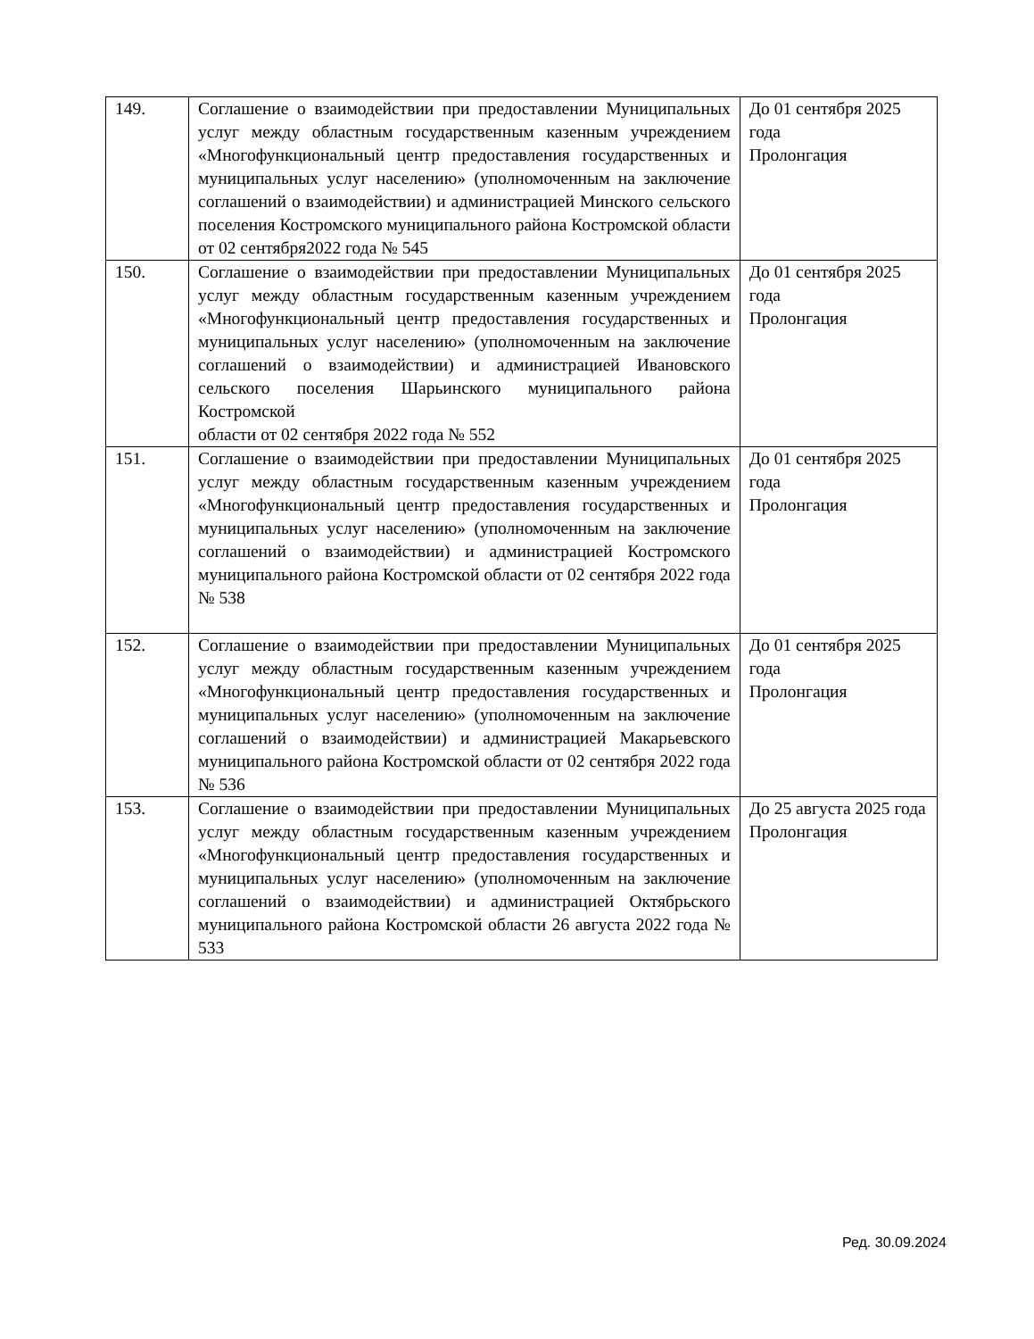| 149. | Соглашение о взаимодействии при предоставлении Муниципальных услуг между областным государственным казенным учреждением «Многофункциональный центр предоставления государственных и муниципальных услуг населению» (уполномоченным на заключение соглашений о взаимодействии) и администрацией Минского сельского поселения Костромского муниципального района Костромской области от 02 сентября2022 года № 545 | До 01 сентября 2025 года Пролонгация |
| 150. | Соглашение о взаимодействии при предоставлении Муниципальных услуг между областным государственным казенным учреждением «Многофункциональный центр предоставления государственных и муниципальных услуг населению» (уполномоченным на заключение соглашений о взаимодействии) и администрацией Ивановского сельского поселения Шарьинского муниципального района Костромской области от 02 сентября 2022 года № 552 | До 01 сентября 2025 года Пролонгация |
| 151. | Соглашение о взаимодействии при предоставлении Муниципальных услуг между областным государственным казенным учреждением «Многофункциональный центр предоставления государственных и муниципальных услуг населению» (уполномоченным на заключение соглашений о взаимодействии) и администрацией Костромского муниципального района Костромской области от 02 сентября 2022 года № 538 | До 01 сентября 2025 года Пролонгация |
| 152. | Соглашение о взаимодействии при предоставлении Муниципальных услуг между областным государственным казенным учреждением «Многофункциональный центр предоставления государственных и муниципальных услуг населению» (уполномоченным на заключение соглашений о взаимодействии) и администрацией Макарьевского муниципального района Костромской области от 02 сентября 2022 года № 536 | До 01 сентября 2025 года Пролонгация |
| 153. | Соглашение о взаимодействии при предоставлении Муниципальных услуг между областным государственным казенным учреждением «Многофункциональный центр предоставления государственных и муниципальных услуг населению» (уполномоченным на заключение соглашений о взаимодействии) и администрацией Октябрьского муниципального района Костромской области 26 августа 2022 года № 533 | До 25 августа 2025 года Пролонгация |
Ред. 30.09.2024